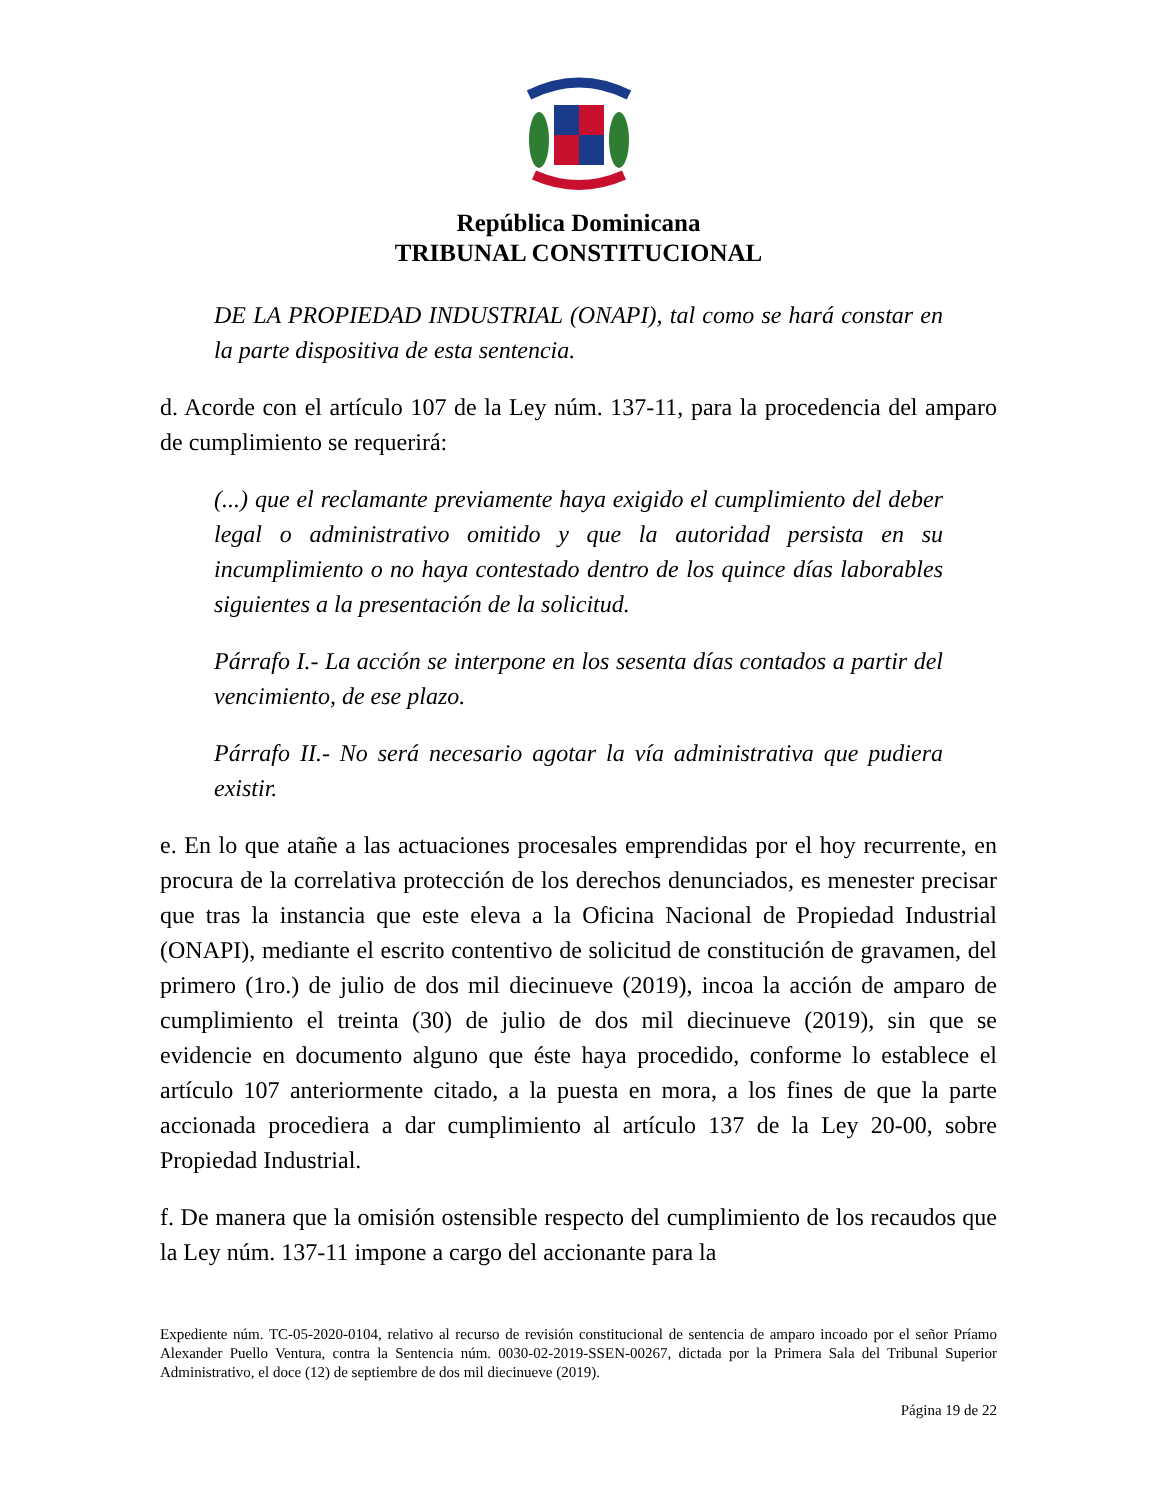República Dominicana
TRIBUNAL CONSTITUCIONAL
DE LA PROPIEDAD INDUSTRIAL (ONAPI), tal como se hará constar en la parte dispositiva de esta sentencia.
d. Acorde con el artículo 107 de la Ley núm. 137-11, para la procedencia del amparo de cumplimiento se requerirá:
(...) que el reclamante previamente haya exigido el cumplimiento del deber legal o administrativo omitido y que la autoridad persista en su incumplimiento o no haya contestado dentro de los quince días laborables siguientes a la presentación de la solicitud.
Párrafo I.- La acción se interpone en los sesenta días contados a partir del vencimiento, de ese plazo.
Párrafo II.- No será necesario agotar la vía administrativa que pudiera existir.
e. En lo que atañe a las actuaciones procesales emprendidas por el hoy recurrente, en procura de la correlativa protección de los derechos denunciados, es menester precisar que tras la instancia que este eleva a la Oficina Nacional de Propiedad Industrial (ONAPI), mediante el escrito contentivo de solicitud de constitución de gravamen, del primero (1ro.) de julio de dos mil diecinueve (2019), incoa la acción de amparo de cumplimiento el treinta (30) de julio de dos mil diecinueve (2019), sin que se evidencie en documento alguno que éste haya procedido, conforme lo establece el artículo 107 anteriormente citado, a la puesta en mora, a los fines de que la parte accionada procediera a dar cumplimiento al artículo 137 de la Ley 20-00, sobre Propiedad Industrial.
f. De manera que la omisión ostensible respecto del cumplimiento de los recaudos que la Ley núm. 137-11 impone a cargo del accionante para la
Expediente núm. TC-05-2020-0104, relativo al recurso de revisión constitucional de sentencia de amparo incoado por el señor Príamo Alexander Puello Ventura, contra la Sentencia núm. 0030-02-2019-SSEN-00267, dictada por la Primera Sala del Tribunal Superior Administrativo, el doce (12) de septiembre de dos mil diecinueve (2019).
Página 19 de 22